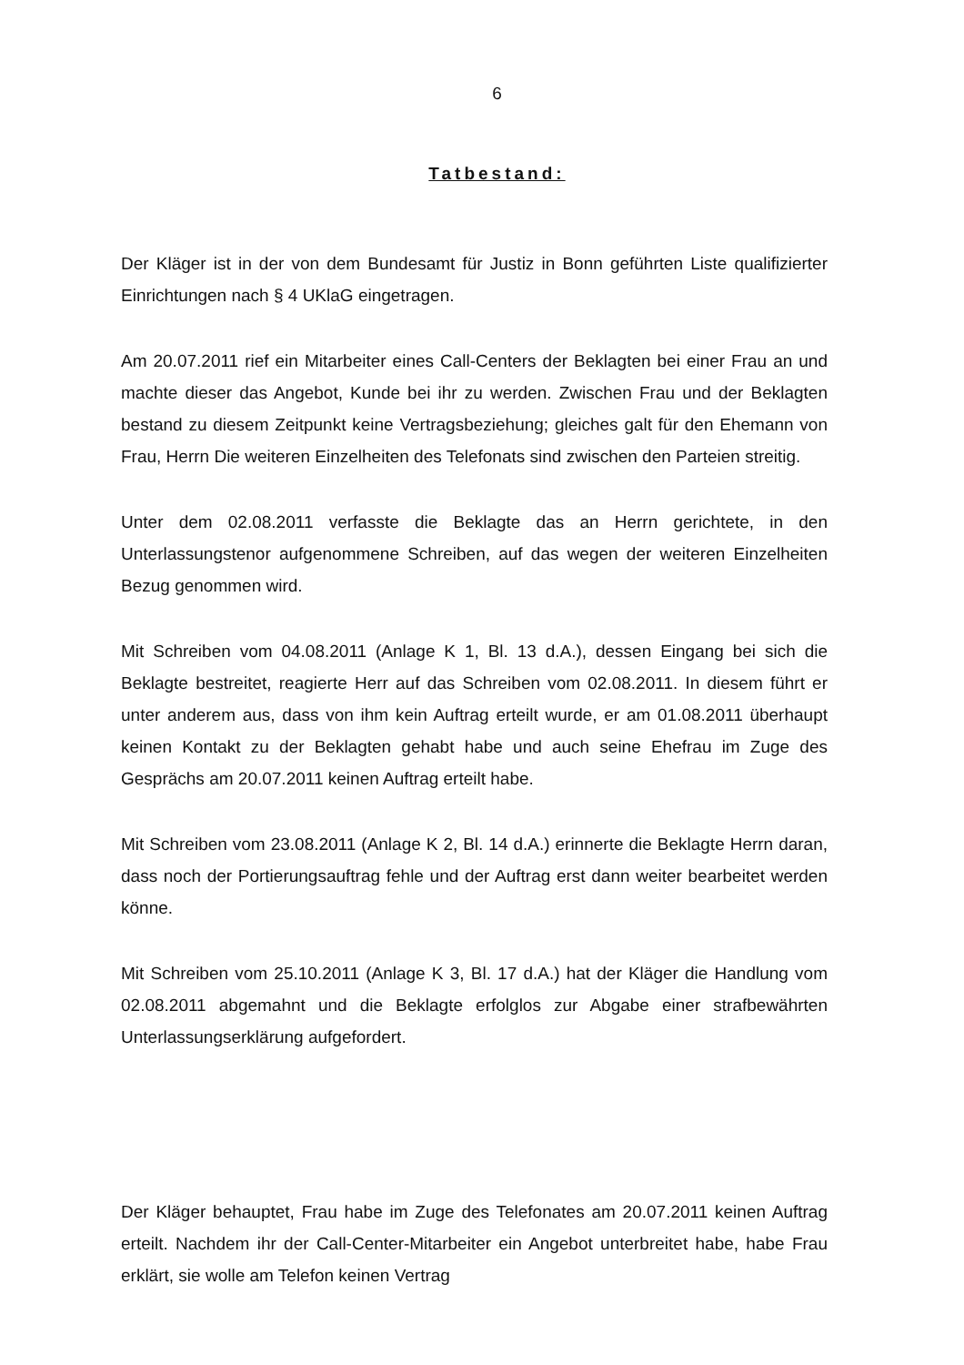6
Tatbestand:
Der Kläger ist in der von dem Bundesamt für Justiz in Bonn geführten Liste qualifizierter Einrichtungen nach § 4 UKlaG eingetragen.
Am 20.07.2011 rief ein Mitarbeiter eines Call-Centers der Beklagten bei einer Frau an und machte dieser das Angebot, Kunde bei ihr zu werden. Zwischen Frau und der Beklagten bestand zu diesem Zeitpunkt keine Vertragsbeziehung; gleiches galt für den Ehemann von Frau, Herrn Die weiteren Einzelheiten des Telefonats sind zwischen den Parteien streitig.
Unter dem 02.08.2011 verfasste die Beklagte das an Herrn gerichtete, in den Unterlassungstenor aufgenommene Schreiben, auf das wegen der weiteren Einzelheiten Bezug genommen wird.
Mit Schreiben vom 04.08.2011 (Anlage K 1, Bl. 13 d.A.), dessen Eingang bei sich die Beklagte bestreitet, reagierte Herr auf das Schreiben vom 02.08.2011. In diesem führt er unter anderem aus, dass von ihm kein Auftrag erteilt wurde, er am 01.08.2011 überhaupt keinen Kontakt zu der Beklagten gehabt habe und auch seine Ehefrau im Zuge des Gesprächs am 20.07.2011 keinen Auftrag erteilt habe.
Mit Schreiben vom 23.08.2011 (Anlage K 2, Bl. 14 d.A.) erinnerte die Beklagte Herrn daran, dass noch der Portierungsauftrag fehle und der Auftrag erst dann weiter bearbeitet werden könne.
Mit Schreiben vom 25.10.2011 (Anlage K 3, Bl. 17 d.A.) hat der Kläger die Handlung vom 02.08.2011 abgemahnt und die Beklagte erfolglos zur Abgabe einer strafbewährten Unterlassungserklärung aufgefordert.
Der Kläger behauptet, Frau habe im Zuge des Telefonates am 20.07.2011 keinen Auftrag erteilt. Nachdem ihr der Call-Center-Mitarbeiter ein Angebot unterbreitet habe, habe Frau erklärt, sie wolle am Telefon keinen Vertrag